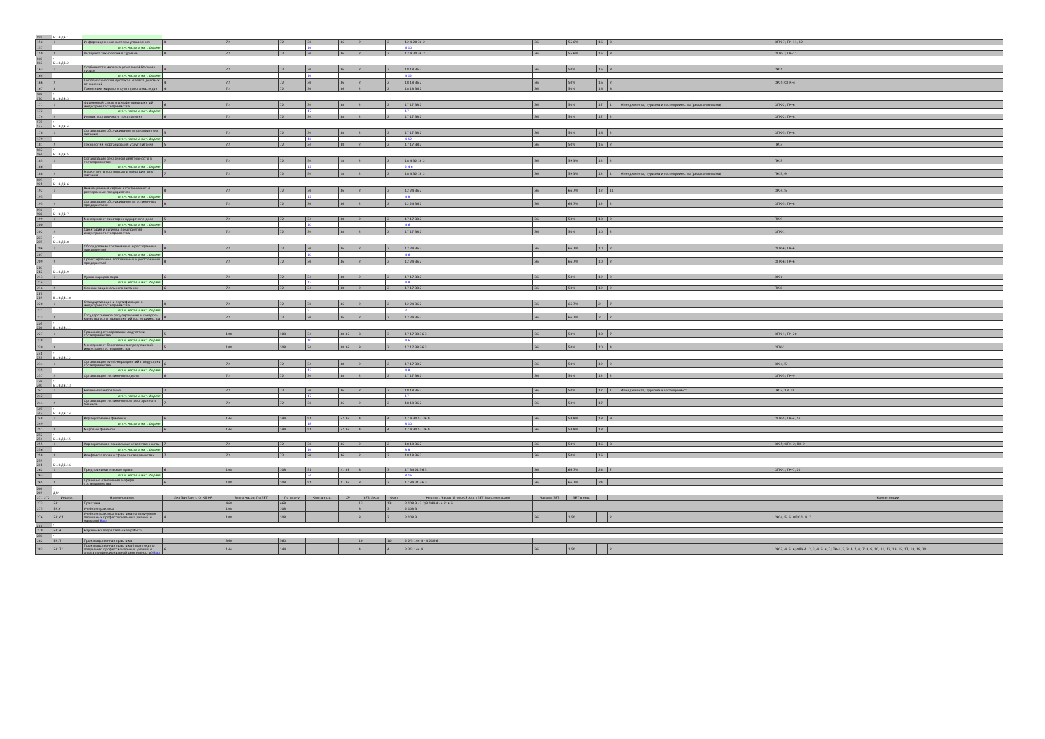| 155 | Б1.В.ДВ.1 | | | | | | | | | | | | | | | |
| 156 | 1 | Информационные системы управления | 8 | 72 | 72 | 36 | 36 | 2 | 2 | 12 4 20 36 2 | 36 | 55.6% | 16 | 3 | | ОПК-7; ПК-11, 12 |
| 157 | | в т.ч. часов в инт. форме: | | | | 16 | | | | 6 10 | | | | | | |
| 159 | 2 | Интернет технологии в туризме | 8 | 72 | 72 | 36 | 36 | 2 | 2 | 12 4 20 36 2 | 36 | 55.6% | 16 | 3 | | ОПК-7; ПК-11 |
| 160 | * | | | | | | | | | | | | | | | |
| 162 | Б1.В.ДВ.2 | | | | | | | | | | | | | | | |
| 163 | 1 | Особенности многонациональной России и туризм | 4 | 72 | 72 | 36 | 36 | 2 | 2 | 18 18 36 2 | 36 | 50% | 16 | 8 | | ОК-5 |
| 164 | | в т.ч. часов в инт. форме: | | | | 16 | | | | 4 12 | | | | | | |
| 166 | 2 | Дипломатический протокол и этика деловых отношений | 4 | 72 | 72 | 36 | 36 | 2 | 2 | 18 18 36 2 | 36 | 50% | 16 | 2 | | ОК-5; ОПК-4 |
| 167 | 3 | Памятники мирового культурного наследия | 4 | 72 | 72 | 36 | 36 | 2 | 2 | 18 18 36 2 | 36 | 50% | 16 | 8 | | |
| 168 | * | | | | | | | | | | | | | | | |
| 170 | Б1.В.ДВ.3 | | | | | | | | | | | | | | | |
| 171 | 1 | Фирменный стиль и дизайн предприятий индустрии гостеприимства | 6 | 72 | 72 | 34 | 38 | 2 | 2 | 17 17 38 2 | 36 | 50% | 17 | 1 | Менеджмента, туризма и гостеприимства (реорганизована) | ОПК-2; ПК-6 |
| 172 | | в т.ч. часов в инт. форме: | | | | 17 | | | | 17 | | | | | | |
| 174 | 2 | Имидж гостиничного предприятия | 6 | 72 | 72 | 34 | 38 | 2 | 2 | 17 17 38 2 | 36 | 50% | 17 | 2 | | ОПК-2; ПК-8 |
| 175 | * | | | | | | | | | | | | | | | |
| 177 | Б1.В.ДВ.4 | | | | | | | | | | | | | | | |
| 178 | 1 | Организация обслуживания в предприятиях питания | 5 | 72 | 72 | 34 | 38 | 2 | 2 | 17 17 38 2 | 36 | 50% | 16 | 2 | | ОПК-3; ПК-8 |
| 179 | | в т.ч. часов в инт. форме: | | | | 16 | | | | 4 12 | | | | | | |
| 181 | 2 | Технологии и организация услуг питания | 5 | 72 | 72 | 34 | 38 | 2 | 2 | 17 17 38 2 | 36 | 50% | 16 | 2 | | ПК-3 |
| 182 | * | | | | | | | | | | | | | | | |
| 184 | Б1.В.ДВ.5 | | | | | | | | | | | | | | | |
| 185 | 1 | Организация рекламной деятельности в гостеприимстве | 7 | 72 | 72 | 54 | 18 | 2 | 2 | 18 4 32 18 2 | 36 | 59.3% | 12 | 2 | | ПК-3 |
| 186 | | в т.ч. часов в инт. форме: | | | | 12 | | | | 2 4 6 | | | | | | |
| 188 | 2 | Маркетинг в гостиницах и предприятиях питания | 7 | 72 | 72 | 54 | 18 | 2 | 2 | 18 4 32 18 2 | 36 | 59.3% | 12 | 1 | Менеджмента, туризма и гостеприимства (реорганизована) | ПК-3, 9 |
| 189 | * | | | | | | | | | | | | | | | |
| 191 | Б1.В.ДВ.6 | | | | | | | | | | | | | | | |
| 192 | 1 | Анимационный сервис в гостиничных и ресторанных предприятиях | 8 | 72 | 72 | 36 | 36 | 2 | 2 | 12 24 36 2 | 36 | 66.7% | 12 | 11 | | ОК-4, 5 |
| 193 | | в т.ч. часов в инт. форме: | | | | 12 | | | | 4 8 | | | | | | |
| 195 | 2 | Организация обслуживания в гостиничных предприятиях | 8 | 72 | 72 | 36 | 36 | 2 | 2 | 12 24 36 2 | 36 | 66.7% | 12 | 2 | | ОПК-3; ПК-8 |
| 196 | * | | | | | | | | | | | | | | | |
| 198 | Б1.В.ДВ.7 | | | | | | | | | | | | | | | |
| 199 | 1 | Менеджмент санаторно-курортного дела | 5 | 72 | 72 | 34 | 38 | 2 | 2 | 17 17 38 2 | 36 | 50% | 10 | 2 | | ПК-9 |
| 200 | | в т.ч. часов в инт. форме: | | | | 10 | | | | 4 6 | | | | | | |
| 202 | 2 | Санитария и гигиена предприятий индустрии гостеприимства | 5 | 72 | 72 | 34 | 38 | 2 | 2 | 17 17 38 2 | 36 | 50% | 10 | 2 | | ОПК-1 |
| 203 | * | | | | | | | | | | | | | | | |
| 205 | Б1.В.ДВ.8 | | | | | | | | | | | | | | | |
| 206 | 1 | Оборудование гостиничных и ресторанных предприятий | 8 | 72 | 72 | 36 | 36 | 2 | 2 | 12 24 36 2 | 36 | 66.7% | 10 | 2 | | ОПК-6; ПК-6 |
| 207 | | в т.ч. часов в инт. форме: | | | | 10 | | | | 4 6 | | | | | | |
| 209 | 2 | Проектирование гостиничных и ресторанных предприятий | 8 | 72 | 72 | 36 | 36 | 2 | 2 | 12 24 36 2 | 36 | 66.7% | 10 | 2 | | ОПК-6; ПК-6 |
| 210 | * | | | | | | | | | | | | | | | |
| 212 | Б1.В.ДВ.9 | | | | | | | | | | | | | | | |
| 213 | 1 | Кухни народов мира | 6 | 72 | 72 | 34 | 38 | 2 | 2 | 17 17 38 2 | 36 | 50% | 12 | 2 | | ОК-6 |
| 214 | | в т.ч. часов в инт. форме: | | | | 12 | | | | 4 8 | | | | | | |
| 216 | 2 | Основы рационального питания | 6 | 72 | 72 | 34 | 38 | 2 | 2 | 17 17 38 2 | 36 | 50% | 12 | 2 | | ПК-8 |
| 217 | * | | | | | | | | | | | | | | | |
| 219 | Б1.В.ДВ.10 | | | | | | | | | | | | | | | |
| 220 | 1 | Стандартизация и сертификация в индустрии гостеприимства | 8 | 72 | 72 | 36 | 36 | 2 | 2 | 12 24 36 2 | 36 | 66.7% | 2 | 7 | | |
| 221 | | в т.ч. часов в инт. форме: | | | | 2 | | | | 2 | | | | | | |
| 223 | 2 | Государственное регулирование и контроль качества услуг предприятий гостеприимства | 8 | 72 | 72 | 36 | 36 | 2 | 2 | 12 24 36 2 | 36 | 66.7% | 2 | 7 | | |
| 224 | * | | | | | | | | | | | | | | | |
| 226 | Б1.В.ДВ.11 | | | | | | | | | | | | | | | |
| 227 | 1 | Правовое регулирование индустрии гостеприимства | 5 | 108 | 108 | 34 | 38 36 | 3 | 3 | 17 17 38 36 3 | 36 | 50% | 10 | 7 | | ОПК-1; ПК-20 |
| 228 | | в т.ч. часов в инт. форме: | | | | 10 | | | | 4 6 | | | | | | |
| 230 | 2 | Менеджмент безопасности предприятий индустрии гостеприимства | 5 | 108 | 108 | 34 | 38 36 | 3 | 3 | 17 17 38 36 3 | 36 | 50% | 10 | 4 | | ОПК-1 |
| 231 | * | | | | | | | | | | | | | | | |
| 233 | Б1.В.ДВ.12 | | | | | | | | | | | | | | | |
| 234 | 1 | Организация event-мероприятий в индустрии гостеприимства | 6 | 72 | 72 | 34 | 38 | 2 | 2 | 17 17 38 2 | 36 | 50% | 12 | 2 | | ОК-4, 5 |
| 235 | | в т.ч. часов в инт. форме: | | | | 12 | | | | 4 8 | | | | | | |
| 237 | 2 | Организация гостиничного дела | 6 | 72 | 72 | 34 | 38 | 2 | 2 | 17 17 38 2 | 36 | 50% | 12 | 2 | | ОПК-3; ПК-9 |
| 238 | * | | | | | | | | | | | | | | | |
| 240 | Б1.В.ДВ.13 | | | | | | | | | | | | | | | |
| 241 | 1 | Бизнес-планирование | 7 | 72 | 72 | 36 | 36 | 2 | 2 | 18 18 36 2 | 36 | 50% | 17 | 1 | Менеджмента, туризма и гостеприимст | ПК-7, 18, 19 |
| 242 | | в т.ч. часов в инт. форме: | | | | 17 | | | | 17 | | | | | | |
| 244 | 2 | Организация гостиничного и ресторанного бизнеса | 7 | 72 | 72 | 36 | 36 | 2 | 2 | 18 18 36 2 | 36 | 50% | 17 | | | |
| 245 | * | | | | | | | | | | | | | | | |
| 247 | Б1.В.ДВ.14 | | | | | | | | | | | | | | | |
| 248 | 1 | Корпоративные финансы | 6 | 144 | 144 | 51 | 57 36 | 4 | 4 | 17 4 30 57 36 4 | 36 | 58.8% | 18 | 9 | | ОПК-5; ПК-4, 14 |
| 249 | | в т.ч. часов в инт. форме: | | | | 18 | | | | 8 10 | | | | | | |
| 251 | 2 | Мировые финансы | 6 | 144 | 144 | 51 | 57 36 | 4 | 4 | 17 4 30 57 36 4 | 36 | 58.8% | 18 | | | |
| 252 | * | | | | | | | | | | | | | | | |
| 254 | Б1.В.ДВ.15 | | | | | | | | | | | | | | | |
| 255 | 1 | Корпоративная социальная ответственность | 7 | 72 | 72 | 36 | 36 | 2 | 2 | 18 18 36 2 | 36 | 50% | 16 | 8 | | ОК-5; ОПК-2; ПК-2 |
| 256 | | в т.ч. часов в инт. форме: | | | | 16 | | | | 8 8 | | | | | | |
| 258 | 2 | Конфликтология в сфере гостеприимства | 7 | 72 | 72 | 36 | 36 | 2 | 2 | 18 18 36 2 | 36 | 50% | 16 | | | |
| 259 | * | | | | | | | | | | | | | | | |
| 261 | Б1.В.ДВ.16 | | | | | | | | | | | | | | | |
| 262 | 1 | Предпринимательское право | 6 | 108 | 108 | 51 | 21 36 | 3 | 3 | 17 34 21 36 3 | 36 | 66.7% | 24 | 7 | | ОПК-1; ПК-7, 20 |
| 263 | | в т.ч. часов в инт. форме: | | | | 24 | | | | 8 16 | | | | | | |
| 265 | 2 | Правовые отношения в сфере гостеприимства | 6 | 108 | 108 | 51 | 21 36 | 3 | 3 | 17 34 21 36 3 | 36 | 66.7% | 24 | | | |
| 266 | * | | | | | | | | | | | | | | | |
| 269 | ДВ* | | | | | | | | | | | | | | | |
| 271 272 | Индекс | Наименование | Экз Зач Зач. с О. КП КР | Всего часов: По ЗЕТ | По плану | Конта кт.р. | СР | ЗЕТ: Эксп | Факт | Недель / Часов: Итого СР Ауд / ЗЕТ (по семестрам) | Часов в ЗЕТ | ЗЕТ в нед. | | | | Компетенции |
| 273 | Б2 | Практики | | 468 | 468 | | | 13 | 13 | 2 108 3 · 2 2/3 144 4 · 4 216 6 | | | | | | |
| 275 | Б2.У | Учебная практика | | 108 | 108 | | | 3 | 3 | 2 108 3 | | | | | | |
| 276 | Б2.У.1 | Учебная практика (практика по получению первичных профессиональных умений и навыков) Вар | 4 | 108 | 108 | | | 3 | 3 | 2 108 3 | 36 | 1,50 | | 2 | | ОК-4, 5, 6; ОПК-1, 4, 7 |
| 277 | * | | | | | | | | | | | | | | | |
| 279 | Б2.Н | Научно-исследовательская работа | | | | | | | | | | | | | | |
| 280 | * | | | | | | | | | | | | | | | |
| 282 | Б2.П | Производственная практика | | 360 | 360 | | | 10 | 10 | 2 2/3 144 4 · 4 216 6 | | | | | | |
| 283 | Б2.П.1 | Производственная практика (практика по получению профессиональных умений и опыта профессиональной деятельности) Вар | 6 | 144 | 144 | | | 4 | 4 | 2 2/3 144 4 | 36 | 1,50 | | 2 | | ОК-3, 4, 5, 6; ОПК-1, 2, 3, 4, 5, 6, 7; ПК-1, 2, 3, 4, 5, 6, 7, 8, 9, 10, 11, 12, 13, 15, 17, 18, 19, 20 |